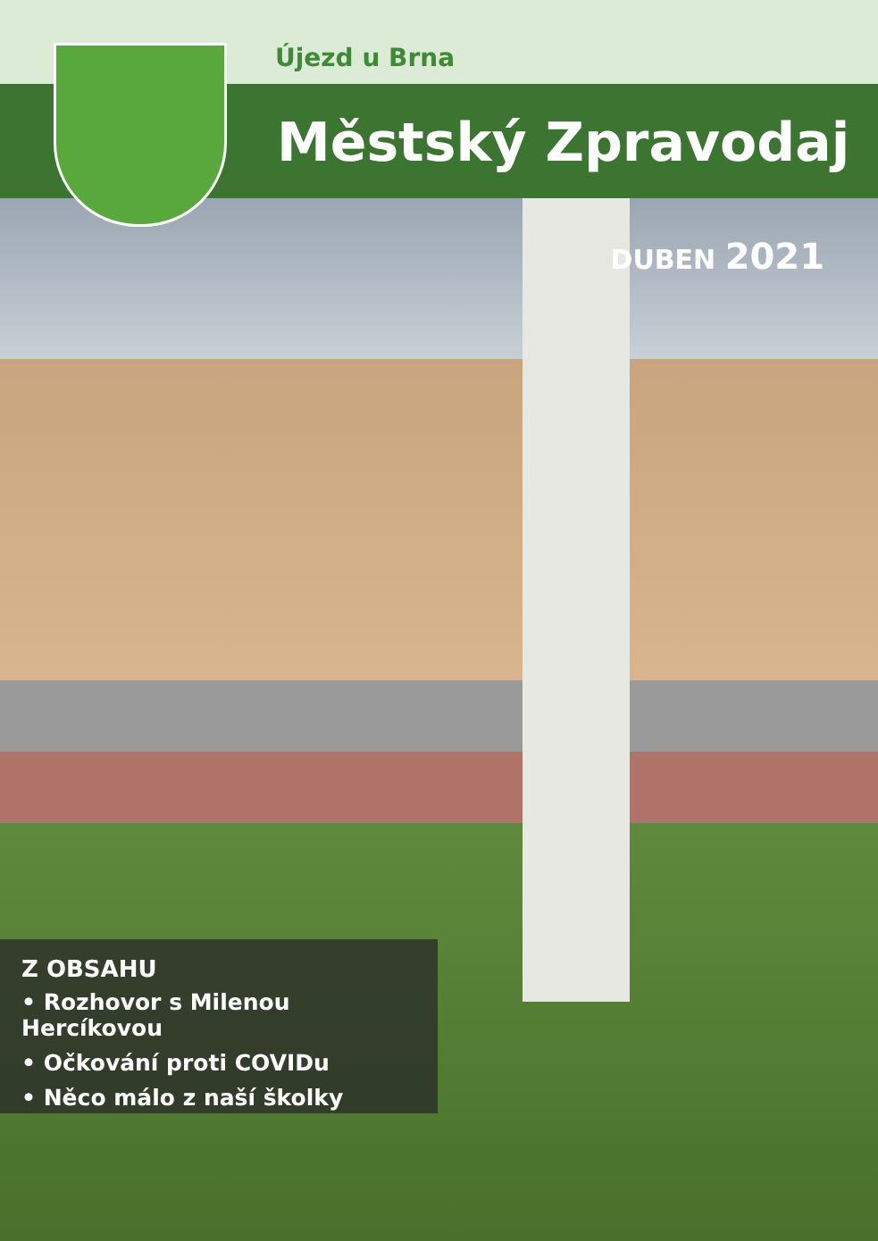Újezd u Brna
Městský Zpravodaj
DUBEN 2021
Z OBSAHU
• Rozhovor s Milenou Hercíkovou
• Očkování proti COVIDu
• Něco málo z naší školky